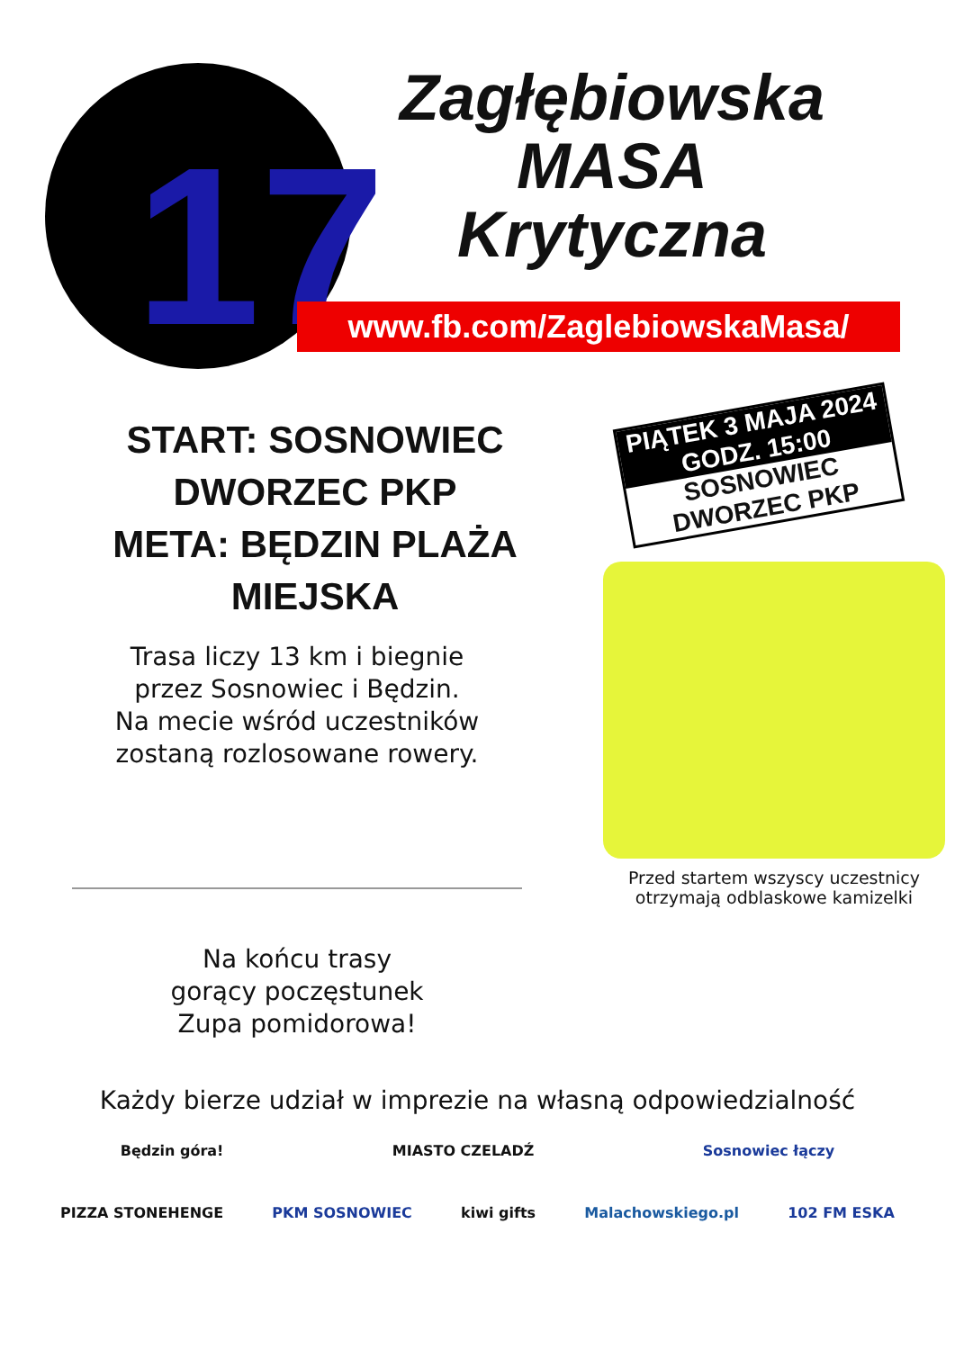17
Zagłębiowska
MASA
Krytyczna
www.fb.com/ZaglebiowskaMasa/
START: SOSNOWIEC DWORZEC PKP
META: BĘDZIN PLAŻA MIEJSKA
Trasa liczy 13 km i biegnie
przez Sosnowiec i Będzin.
Na mecie wśród uczestników
zostaną rozlosowane rowery.
Na końcu trasy
gorący poczęstunek
Zupa pomidorowa!
PIĄTEK 3 MAJA 2024
GODZ. 15:00
SOSNOWIEC
DWORZEC PKP
Przed startem wszyscy uczestnicy
otrzymają odblaskowe kamizelki
Każdy bierze udział w imprezie na własną odpowiedzialność
Będzin góra! MIASTO CZELADŹ Sosnowiec łączy
PIZZA STONEHENGE PKM SOSNOWIEC kiwi gifts Malachowskiego.pl 102 FM ESKA